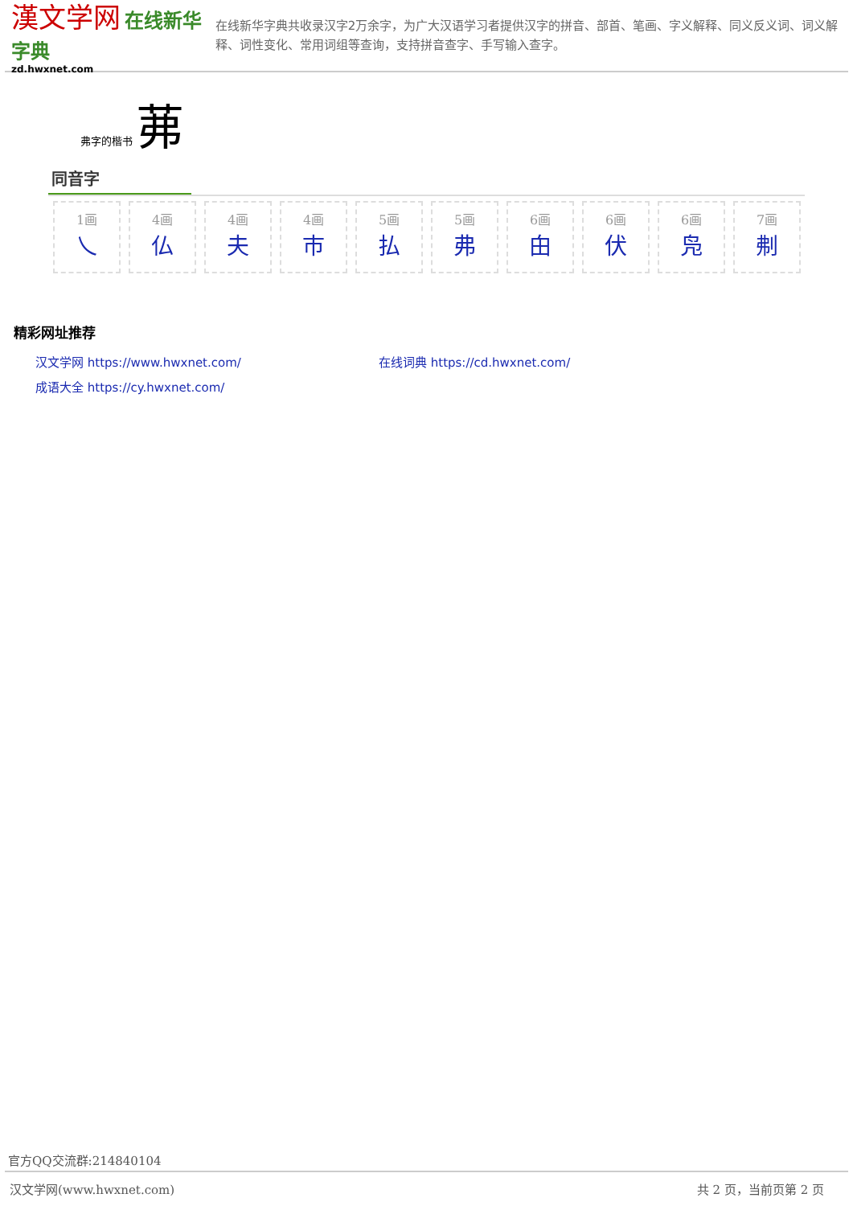漢文学网 在线新华字典
zd.hwxnet.com
在线新华字典共收录汉字2万余字，为广大汉语学习者提供汉字的拼音、部首、笔画、字义解释、同义反义词、词义解释、词性变化、常用词组等查询，支持拼音查字、手写输入查字。
弗字的楷书 茀
同音字
1画
乀
4画
仏
4画
夫
4画
巿
5画
払
5画
弗
6画
甶
6画
伏
6画
凫
7画
刜
精彩网址推荐
汉文学网 https://www.hwxnet.com/
在线词典 https://cd.hwxnet.com/
成语大全 https://cy.hwxnet.com/
官方QQ交流群:214840104
汉文学网(www.hwxnet.com) 共 2 页，当前页第 2 页